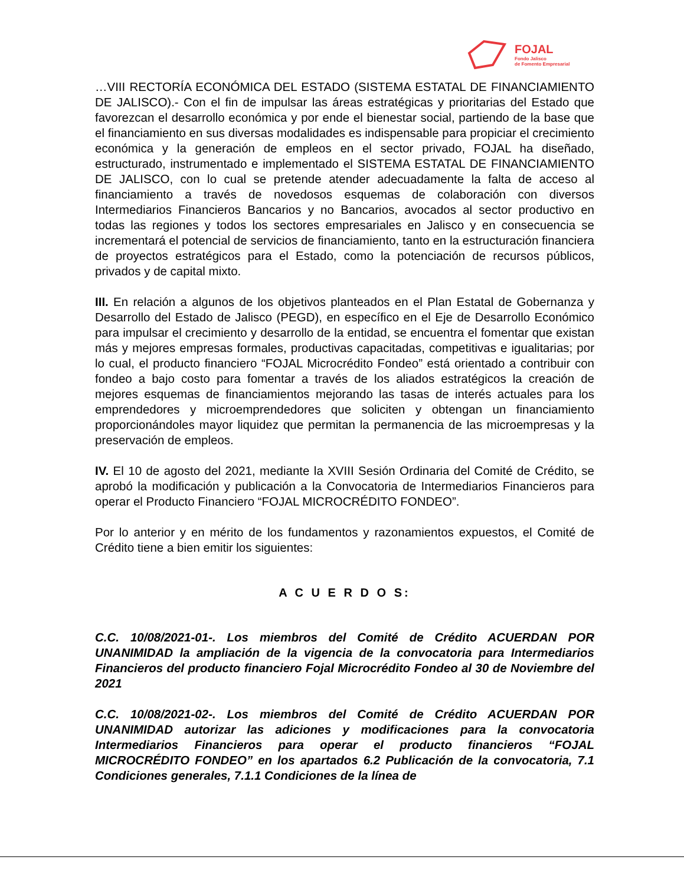FOJAL
Fondo Jalisco
de Fomento Empresarial
…VIII RECTORÍA ECONÓMICA DEL ESTADO (SISTEMA ESTATAL DE FINANCIAMIENTO DE JALISCO).- Con el fin de impulsar las áreas estratégicas y prioritarias del Estado que favorezcan el desarrollo económica y por ende el bienestar social, partiendo de la base que el financiamiento en sus diversas modalidades es indispensable para propiciar el crecimiento económica y la generación de empleos en el sector privado, FOJAL ha diseñado, estructurado, instrumentado e implementado el SISTEMA ESTATAL DE FINANCIAMIENTO DE JALISCO, con lo cual se pretende atender adecuadamente la falta de acceso al financiamiento a través de novedosos esquemas de colaboración con diversos Intermediarios Financieros Bancarios y no Bancarios, avocados al sector productivo en todas las regiones y todos los sectores empresariales en Jalisco y en consecuencia se incrementará el potencial de servicios de financiamiento, tanto en la estructuración financiera de proyectos estratégicos para el Estado, como la potenciación de recursos públicos, privados y de capital mixto.
III. En relación a algunos de los objetivos planteados en el Plan Estatal de Gobernanza y Desarrollo del Estado de Jalisco (PEGD), en específico en el Eje de Desarrollo Económico para impulsar el crecimiento y desarrollo de la entidad, se encuentra el fomentar que existan más y mejores empresas formales, productivas capacitadas, competitivas e igualitarias; por lo cual, el producto financiero “FOJAL Microcrédito Fondeo” está orientado a contribuir con fondeo a bajo costo para fomentar a través de los aliados estratégicos la creación de mejores esquemas de financiamientos mejorando las tasas de interés actuales para los emprendedores y microemprendedores que soliciten y obtengan un financiamiento proporcionándoles mayor liquidez que permitan la permanencia de las microempresas y la preservación de empleos.
IV. El 10 de agosto del 2021, mediante la XVIII Sesión Ordinaria del Comité de Crédito, se aprobó la modificación y publicación a la Convocatoria de Intermediarios Financieros para operar el Producto Financiero “FOJAL MICROCRÉDITO FONDEO”.
Por lo anterior y en mérito de los fundamentos y razonamientos expuestos, el Comité de Crédito tiene a bien emitir los siguientes:
A C U E R D O S:
C.C. 10/08/2021-01-. Los miembros del Comité de Crédito ACUERDAN POR UNANIMIDAD la ampliación de la vigencia de la convocatoria para Intermediarios Financieros del producto financiero Fojal Microcrédito Fondeo al 30 de Noviembre del 2021
C.C. 10/08/2021-02-. Los miembros del Comité de Crédito ACUERDAN POR UNANIMIDAD autorizar las adiciones y modificaciones para la convocatoria Intermediarios Financieros para operar el producto financieros “FOJAL MICROCRÉDITO FONDEO” en los apartados 6.2 Publicación de la convocatoria, 7.1 Condiciones generales, 7.1.1 Condiciones de la línea de